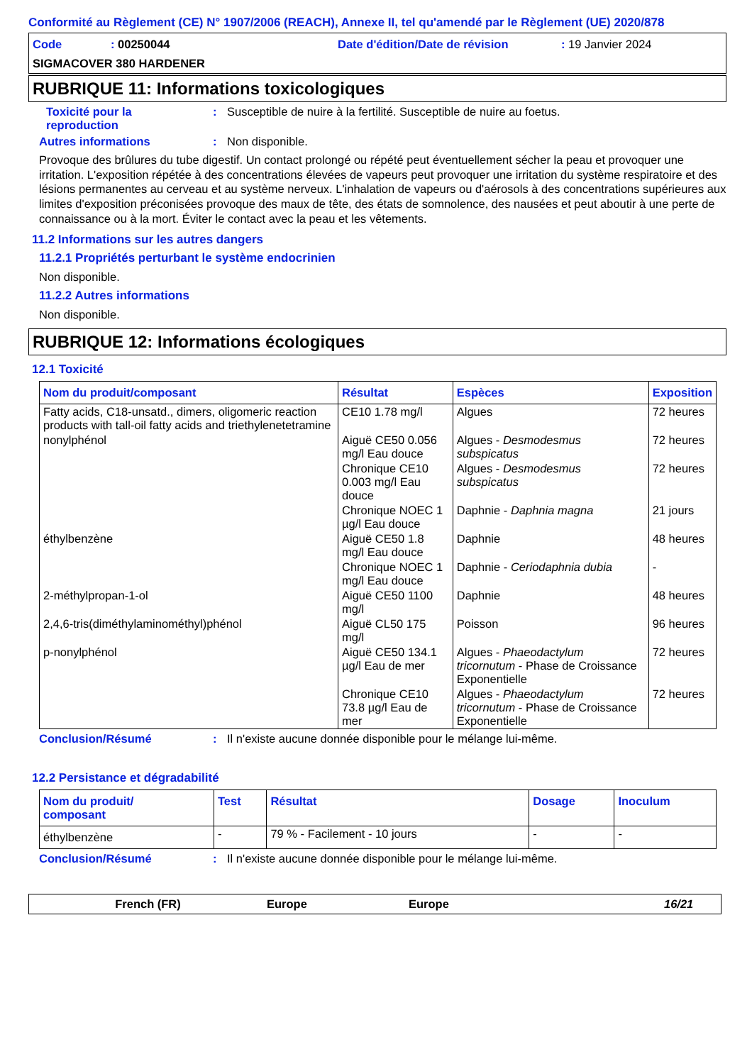Conformité au Règlement (CE) N° 1907/2006 (REACH), Annexe II, tel qu'amendé par le Règlement (UE) 2020/878
Code: 00250044 Date d'édition/Date de révision: 19 Janvier 2024
SIGMACOVER 380 HARDENER
RUBRIQUE 11: Informations toxicologiques
Toxicité pour la
reproduction: Susceptible de nuire à la fertilité. Susceptible de nuire au foetus.
Autres informations: Non disponible.
Provoque des brûlures du tube digestif. Un contact prolongé ou répété peut éventuellement sécher la peau et provoquer une irritation. L'exposition répétée à des concentrations élevées de vapeurs peut provoquer une irritation du système respiratoire et des lésions permanentes au cerveau et au système nerveux. L'inhalation de vapeurs ou d'aérosols à des concentrations supérieures aux limites d'exposition préconisées provoque des maux de tête, des états de somnolence, des nausées et peut aboutir à une perte de connaissance ou à la mort. Éviter le contact avec la peau et les vêtements.
11.2 Informations sur les autres dangers
11.2.1 Propriétés perturbant le système endocrinien
Non disponible.
11.2.2 Autres informations
Non disponible.
RUBRIQUE 12: Informations écologiques
12.1 Toxicité
| Nom du produit/composant | Résultat | Espèces | Exposition |
| --- | --- | --- | --- |
| Fatty acids, C18-unsatd., dimers, oligomeric reaction products with tall-oil fatty acids and triethylenetetramine | CE10 1.78 mg/l | Algues | 72 heures |
| nonylphénol | Aiguë CE50 0.056 mg/l Eau douce | Algues - Desmodesmus subspicatus | 72 heures |
| | Chronique CE10 0.003 mg/l Eau douce | Algues - Desmodesmus subspicatus | 72 heures |
| | Chronique NOEC 1 µg/l Eau douce | Daphnie - Daphnia magna | 21 jours |
| éthylbenzène | Aiguë CE50 1.8 mg/l Eau douce | Daphnie | 48 heures |
| | Chronique NOEC 1 mg/l Eau douce | Daphnie - Ceriodaphnia dubia | - |
| 2-méthylpropan-1-ol | Aiguë CE50 1100 mg/l | Daphnie | 48 heures |
| 2,4,6-tris(diméthylaminométhyl)phénol | Aiguë CL50 175 mg/l | Poisson | 96 heures |
| p-nonylphénol | Aiguë CE50 134.1 µg/l Eau de mer | Algues - Phaeodactylum tricornutum - Phase de Croissance Exponentielle | 72 heures |
| | Chronique CE10 73.8 µg/l Eau de mer | Algues - Phaeodactylum tricornutum - Phase de Croissance Exponentielle | 72 heures |
Conclusion/Résumé: Il n'existe aucune donnée disponible pour le mélange lui-même.
12.2 Persistance et dégradabilité
| Nom du produit/ composant | Test | Résultat | Dosage | Inoculum |
| --- | --- | --- | --- | --- |
| éthylbenzène | - | 79 % - Facilement - 10 jours | - | - |
Conclusion/Résumé: Il n'existe aucune donnée disponible pour le mélange lui-même.
French (FR) Europe Europe 16/21